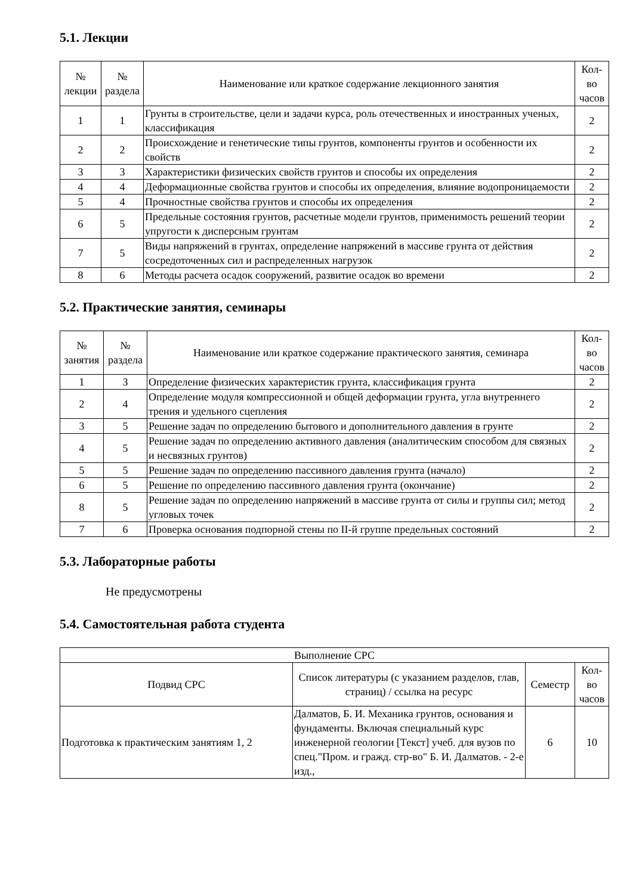5.1. Лекции
| № лекции | № раздела | Наименование или краткое содержание лекционного занятия | Кол- во часов |
| --- | --- | --- | --- |
| 1 | 1 | Грунты в строительстве, цели и задачи курса, роль отечественных и иностранных ученых, классификация | 2 |
| 2 | 2 | Происхождение и генетические типы грунтов, компоненты грунтов и особенности их свойств | 2 |
| 3 | 3 | Характеристики физических свойств грунтов и способы их определения | 2 |
| 4 | 4 | Деформационные свойства грунтов и способы их определения, влияние водопроницаемости | 2 |
| 5 | 4 | Прочностные свойства грунтов и способы их определения | 2 |
| 6 | 5 | Предельные состояния грунтов, расчетные модели грунтов, применимость решений теории упругости к дисперсным грунтам | 2 |
| 7 | 5 | Виды напряжений в грунтах, определение напряжений в массиве грунта от действия сосредоточенных сил и распределенных нагрузок | 2 |
| 8 | 6 | Методы расчета осадок сооружений, развитие осадок во времени | 2 |
5.2. Практические занятия, семинары
| № занятия | № раздела | Наименование или краткое содержание практического занятия, семинара | Кол- во часов |
| --- | --- | --- | --- |
| 1 | 3 | Определение физических характеристик грунта, классификация грунта | 2 |
| 2 | 4 | Определение модуля компрессионной и общей деформации грунта, угла внутреннего трения и удельного сцепления | 2 |
| 3 | 5 | Решение задач по определению бытового и дополнительного давления в грунте | 2 |
| 4 | 5 | Решение задач по определению активного давления (аналитическим способом для связных и несвязных грунтов) | 2 |
| 5 | 5 | Решение задач по определению пассивного давления грунта (начало) | 2 |
| 6 | 5 | Решение по определению пассивного давления грунта (окончание) | 2 |
| 8 | 5 | Решение задач по определению напряжений в массиве грунта от силы и группы сил; метод угловых точек | 2 |
| 7 | 6 | Проверка основания подпорной стены по II-й группе предельных состояний | 2 |
5.3. Лабораторные работы
Не предусмотрены
5.4. Самостоятельная работа студента
| Выполнение СРС | | | |
| --- | --- | --- | --- |
| Подвид СРС | Список литературы (с указанием разделов, глав, страниц) / ссылка на ресурс | Семестр | Кол- во часов |
| Подготовка к практическим занятиям 1, 2 | Далматов, Б. И. Механика грунтов, основания и фундаменты. Включая специальный курс инженерной геологии [Текст] учеб. для вузов по спец."Пром. и гражд. стр-во" Б. И. Далматов. - 2-е изд., | 6 | 10 |